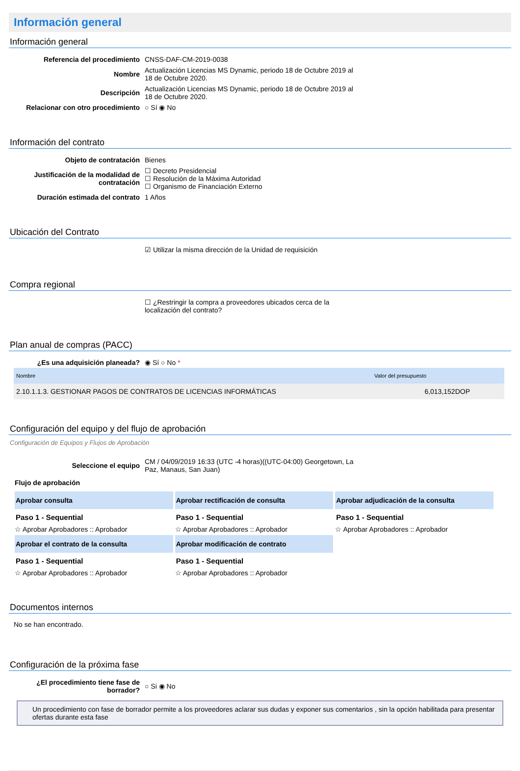Información general
Información general
| Referencia del procedimiento | CNSS-DAF-CM-2019-0038 |
| Nombre | Actualización Licencias MS Dynamic, periodo 18 de Octubre 2019 al 18 de Octubre 2020. |
| Descripción | Actualización Licencias MS Dynamic, periodo 18 de Octubre 2019 al 18 de Octubre 2020. |
| Relacionar con otro procedimiento | ○ Sí ◉ No |
Información del contrato
| Objeto de contratación | Bienes |
| Justificación de la modalidad de contratación | ☐ Decreto Presidencial ☐ Resolución de la Máxima Autoridad ☐ Organismo de Financiación Externo |
| Duración estimada del contrato | 1 Años |
Ubicación del Contrato
| | ☑ Utilizar la misma dirección de la Unidad de requisición |
Compra regional
| | ☐ ¿Restringir la compra a proveedores ubicados cerca de la localización del contrato? |
Plan anual de compras (PACC)
| ¿Es una adquisición planeada? | ◉ Sí ○ No * |
| Nombre | Valor del presupuesto |
| --- | --- |
| 2.10.1.1.3. GESTIONAR PAGOS DE CONTRATOS DE LICENCIAS INFORMÁTICAS | 6,013,152DOP |
Configuración del equipo y del flujo de aprobación
Configuración de Equipos y Flujos de Aprobación
| Seleccione el equipo | CM / 04/09/2019 16:33 (UTC -4 horas)((UTC-04:00) Georgetown, La Paz, Manaus, San Juan) |
Flujo de aprobación
| Aprobar consulta Paso 1 - Sequential ☆ Aprobar Aprobadores :: Aprobador | Aprobar rectificación de consulta Paso 1 - Sequential ☆ Aprobar Aprobadores :: Aprobador | Aprobar adjudicación de la consulta Paso 1 - Sequential ☆ Aprobar Aprobadores :: Aprobador |
| Aprobar el contrato de la consulta Paso 1 - Sequential ☆ Aprobar Aprobadores :: Aprobador | Aprobar modificación de contrato Paso 1 - Sequential ☆ Aprobar Aprobadores :: Aprobador | |
Documentos internos
No se han encontrado.
Configuración de la próxima fase
| ¿El procedimiento tiene fase de borrador? | ○ Si ◉ No |
Un procedimiento con fase de borrador permite a los proveedores aclarar sus dudas y exponer sus comentarios , sin la opción habilitada para presentar ofertas durante esta fase